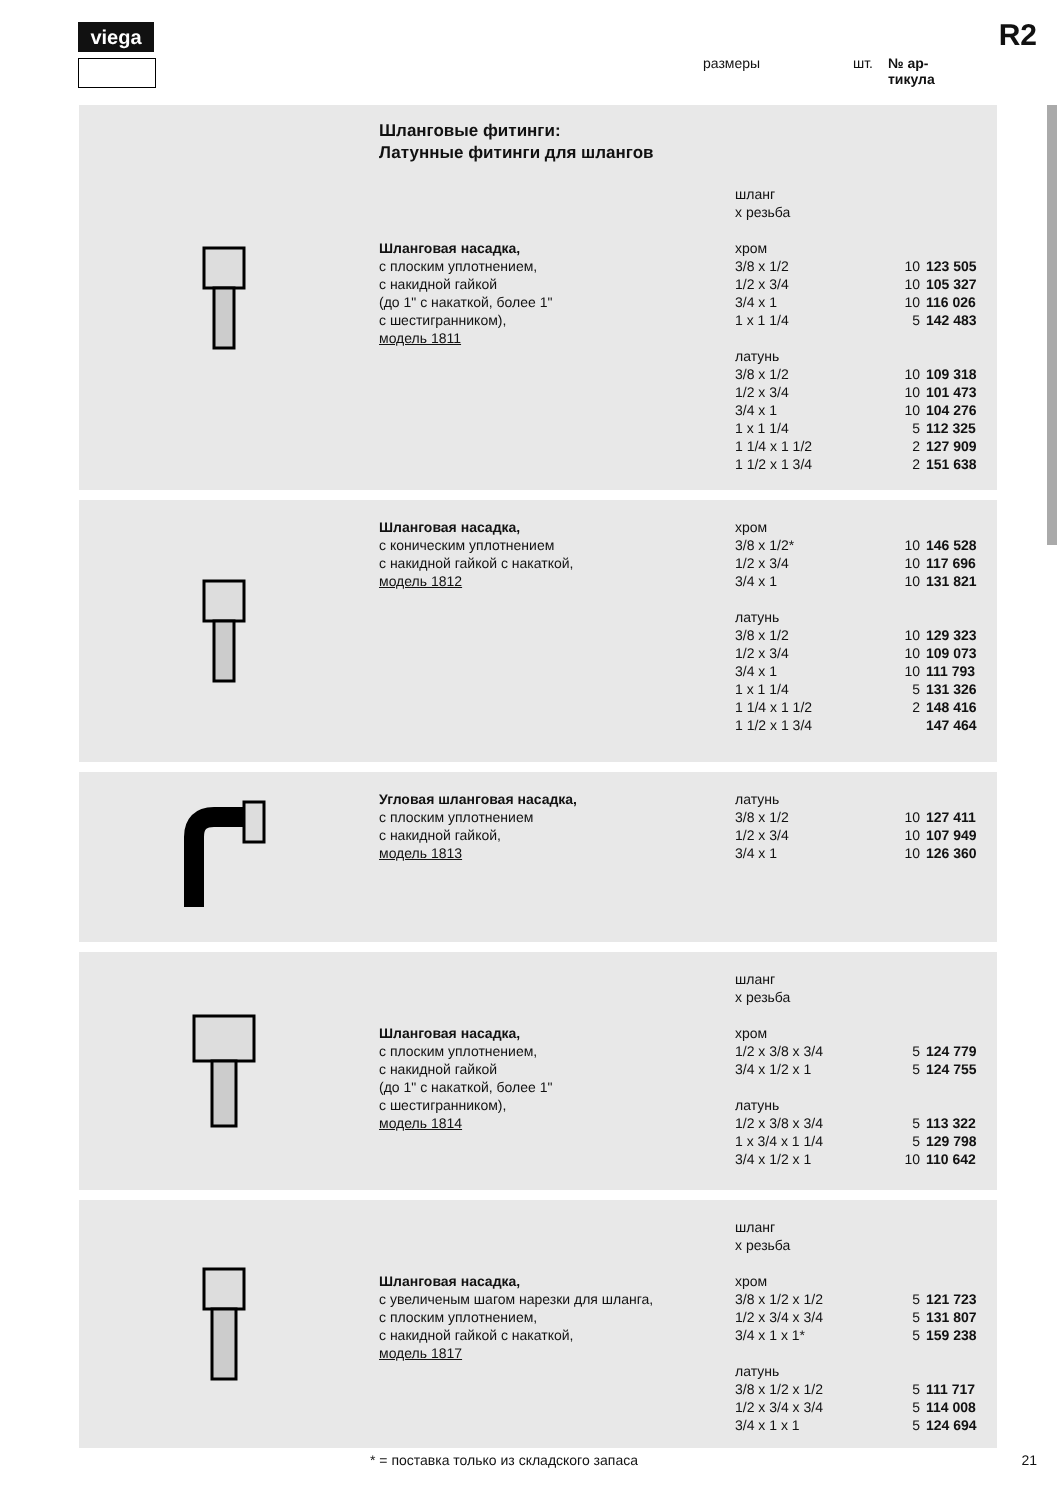viega R2
размеры шт. № ар-
тикула
Шланговые фитинги:
Латунные фитинги для шлангов
Шланговая насадка,
с плоским уплотнением,
с накидной гайкой
(до 1" с накаткой, более 1"
с шестигранником),
модель 1811
| шланг x резьба | | |
| хром | | |
| 3/8 x 1/2 | 10 | 123 505 |
| 1/2 x 3/4 | 10 | 105 327 |
| 3/4 x 1 | 10 | 116 026 |
| 1 x 1 1/4 | 5 | 142 483 |
| латунь | | |
| 3/8 x 1/2 | 10 | 109 318 |
| 1/2 x 3/4 | 10 | 101 473 |
| 3/4 x 1 | 10 | 104 276 |
| 1 x 1 1/4 | 5 | 112 325 |
| 1 1/4 x 1 1/2 | 2 | 127 909 |
| 1 1/2 x 1 3/4 | 2 | 151 638 |
Шланговая насадка,
с коническим уплотнением
с накидной гайкой с накаткой,
модель 1812
| хром | | |
| 3/8 x 1/2* | 10 | 146 528 |
| 1/2 x 3/4 | 10 | 117 696 |
| 3/4 x 1 | 10 | 131 821 |
| латунь | | |
| 3/8 x 1/2 | 10 | 129 323 |
| 1/2 x 3/4 | 10 | 109 073 |
| 3/4 x 1 | 10 | 111 793 |
| 1 x 1 1/4 | 5 | 131 326 |
| 1 1/4 x 1 1/2 | 2 | 148 416 |
| 1 1/2 x 1 3/4 | | 147 464 |
Угловая шланговая насадка,
с плоским уплотнением
с накидной гайкой,
модель 1813
| латунь | | |
| 3/8 x 1/2 | 10 | 127 411 |
| 1/2 x 3/4 | 10 | 107 949 |
| 3/4 x 1 | 10 | 126 360 |
Шланговая насадка,
с плоским уплотнением,
с накидной гайкой
(до 1" с накаткой, более 1"
с шестигранником),
модель 1814
| шланг x резьба | | |
| хром | | |
| 1/2 x 3/8 x 3/4 | 5 | 124 779 |
| 3/4 x 1/2 x 1 | 5 | 124 755 |
| латунь | | |
| 1/2 x 3/8 x 3/4 | 5 | 113 322 |
| 1 x 3/4 x 1 1/4 | 5 | 129 798 |
| 3/4 x 1/2 x 1 | 10 | 110 642 |
Шланговая насадка,
с увеличеным шагом нарезки для шланга,
с плоским уплотнением,
с накидной гайкой с накаткой,
модель 1817
| шланг x резьба | | |
| хром | | |
| 3/8 x 1/2 x 1/2 | 5 | 121 723 |
| 1/2 x 3/4 x 3/4 | 5 | 131 807 |
| 3/4 x 1 x 1* | 5 | 159 238 |
| латунь | | |
| 3/8 x 1/2 x 1/2 | 5 | 111 717 |
| 1/2 x 3/4 x 3/4 | 5 | 114 008 |
| 3/4 x 1 x 1 | 5 | 124 694 |
* = поставка только из складского запаса
21